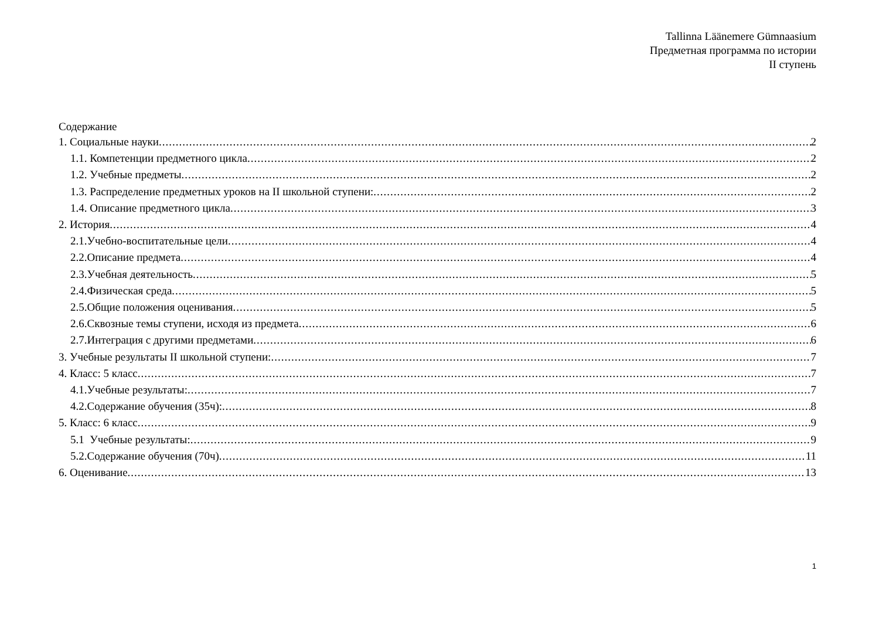Tallinna Läänemere Gümnaasium
Предметная программа по истории
II ступень
Содержание
1. Социальные науки 2
1.1. Компетенции предметного цикла 2
1.2. Учебные предметы 2
1.3. Распределение предметных уроков на II школьной ступени: 2
1.4. Описание предметного цикла 3
2. История 4
2.1.Учебно-воспитательные цели 4
2.2.Описание предмета 4
2.3.Учебная деятельность 5
2.4.Физическая среда 5
2.5.Общие положения оценивания 5
2.6.Сквозные темы ступени, исходя из предмета 6
2.7.Интеграция с другими предметами 6
3. Учебные результаты II школьной ступени: 7
4. Класс: 5 класс 7
4.1.Учебные результаты: 7
4.2.Содержание обучения (35ч): 8
5. Класс: 6 класс 9
5.1 Учебные результаты: 9
5.2.Содержание обучения (70ч) 11
6. Оценивание 13
1